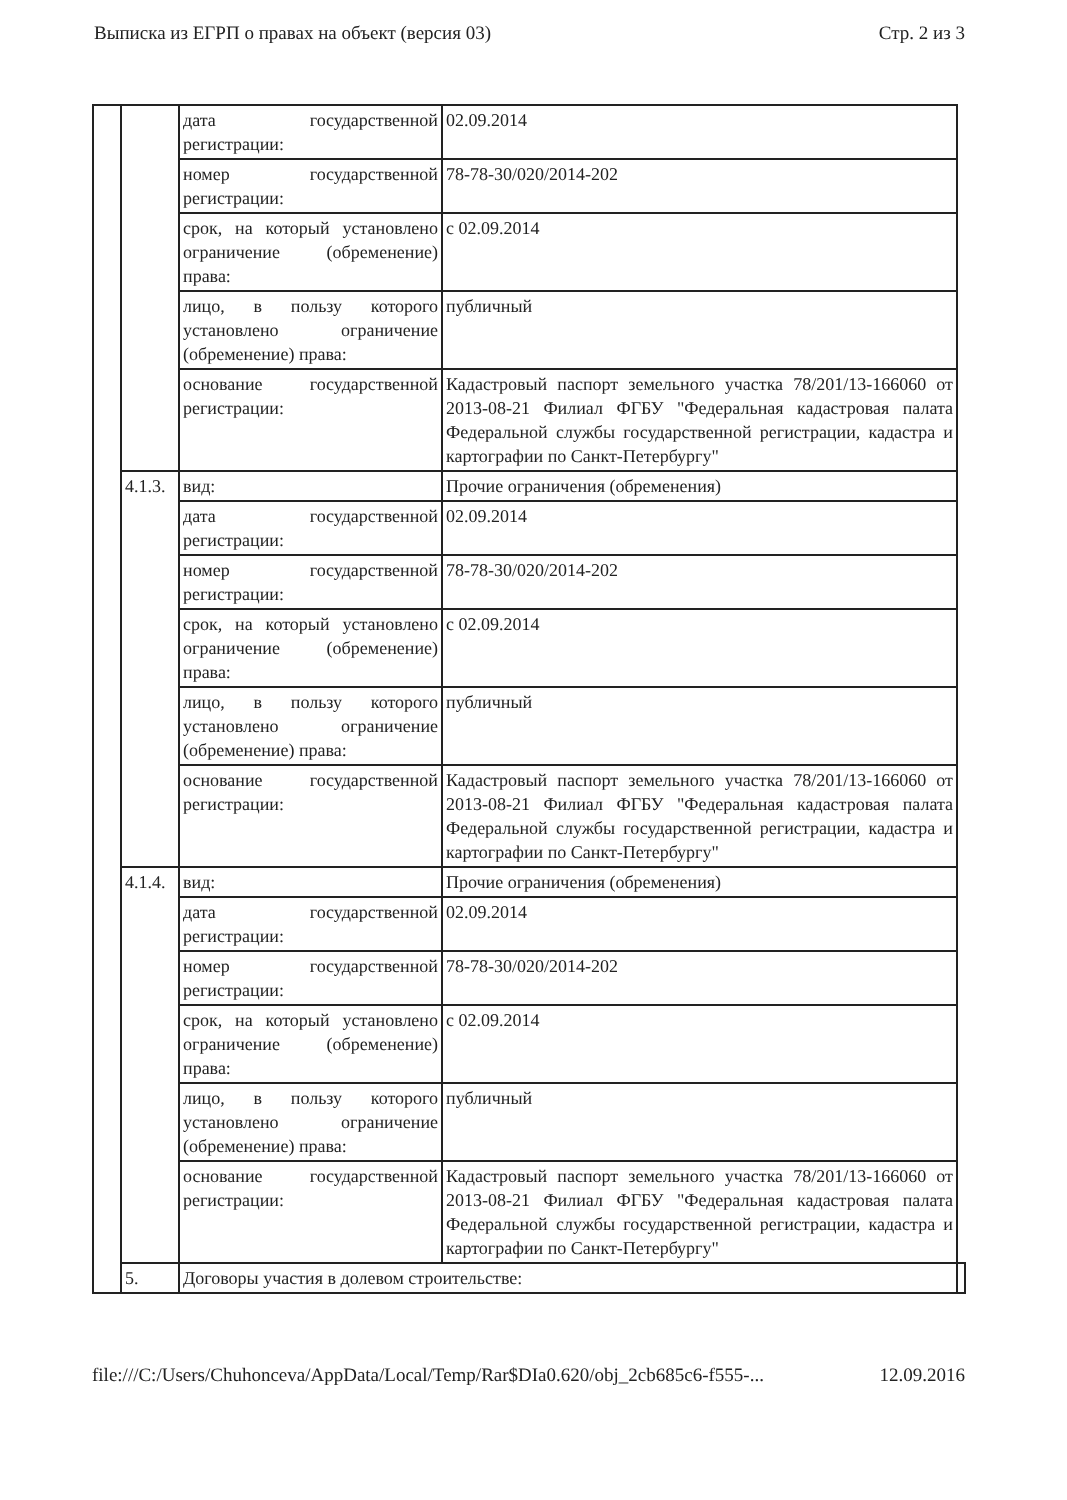Выписка из ЕГРП о правах на объект (версия 03) Стр. 2 из 3
| | | дата государственной регистрации: | 02.09.2014 | |
| | | номер государственной регистрации: | 78-78-30/020/2014-202 | |
| | | срок, на который установлено ограничение (обременение) права: | с 02.09.2014 | |
| | | лицо, в пользу которого установлено ограничение (обременение) права: | публичный | |
| | | основание государственной регистрации: | Кадастровый паспорт земельного участка 78/201/13-166060 от 2013-08-21 Филиал ФГБУ "Федеральная кадастровая палата Федеральной службы государственной регистрации, кадастра и картографии по Санкт-Петербургу" | |
| | 4.1.3. | вид: | Прочие ограничения (обременения) | |
| | | дата государственной регистрации: | 02.09.2014 | |
| | | номер государственной регистрации: | 78-78-30/020/2014-202 | |
| | | срок, на который установлено ограничение (обременение) права: | с 02.09.2014 | |
| | | лицо, в пользу которого установлено ограничение (обременение) права: | публичный | |
| | | основание государственной регистрации: | Кадастровый паспорт земельного участка 78/201/13-166060 от 2013-08-21 Филиал ФГБУ "Федеральная кадастровая палата Федеральной службы государственной регистрации, кадастра и картографии по Санкт-Петербургу" | |
| | 4.1.4. | вид: | Прочие ограничения (обременения) | |
| | | дата государственной регистрации: | 02.09.2014 | |
| | | номер государственной регистрации: | 78-78-30/020/2014-202 | |
| | | срок, на который установлено ограничение (обременение) права: | с 02.09.2014 | |
| | | лицо, в пользу которого установлено ограничение (обременение) права: | публичный | |
| | | основание государственной регистрации: | Кадастровый паспорт земельного участка 78/201/13-166060 от 2013-08-21 Филиал ФГБУ "Федеральная кадастровая палата Федеральной службы государственной регистрации, кадастра и картографии по Санкт-Петербургу" | |
| | 5. | Договоры участия в долевом строительстве: | | |
file:///C:/Users/Chuhonceva/AppData/Local/Temp/Rar$DIa0.620/obj_2cb685c6-f555-... 12.09.2016